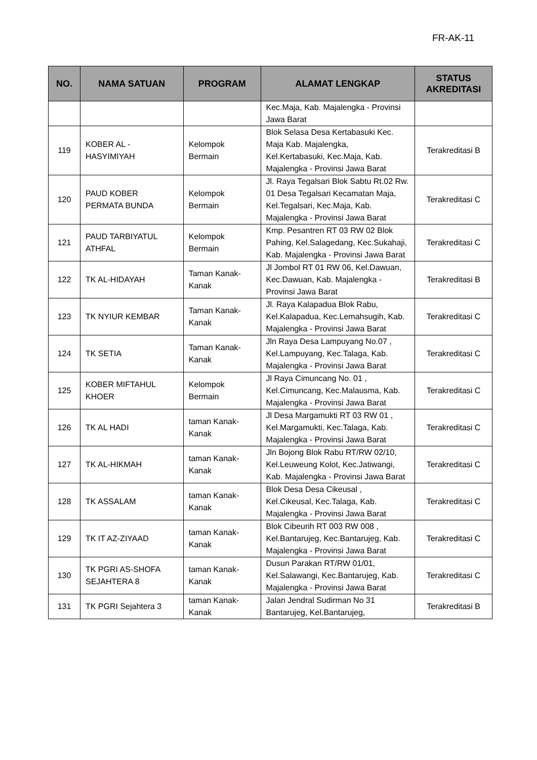FR-AK-11
| NO. | NAMA SATUAN | PROGRAM | ALAMAT LENGKAP | STATUS AKREDITASI |
| --- | --- | --- | --- | --- |
| | | | Kec.Maja, Kab. Majalengka - Provinsi Jawa Barat | |
| 119 | KOBER AL - HASYIMIYAH | Kelompok Bermain | Blok Selasa Desa Kertabasuki Kec. Maja Kab. Majalengka, Kel.Kertabasuki, Kec.Maja, Kab. Majalengka - Provinsi Jawa Barat | Terakreditasi B |
| 120 | PAUD KOBER PERMATA BUNDA | Kelompok Bermain | Jl. Raya Tegalsari Blok Sabtu Rt.02 Rw. 01 Desa Tegalsari Kecamatan Maja, Kel.Tegalsari, Kec.Maja, Kab. Majalengka - Provinsi Jawa Barat | Terakreditasi C |
| 121 | PAUD TARBIYATUL ATHFAL | Kelompok Bermain | Kmp. Pesantren RT 03 RW 02 Blok Pahing, Kel.Salagedang, Kec.Sukahaji, Kab. Majalengka - Provinsi Jawa Barat | Terakreditasi C |
| 122 | TK AL-HIDAYAH | Taman Kanak-Kanak | Jl Jombol RT 01 RW 06, Kel.Dawuan, Kec.Dawuan, Kab. Majalengka - Provinsi Jawa Barat | Terakreditasi B |
| 123 | TK NYIUR KEMBAR | Taman Kanak-Kanak | Jl. Raya Kalapadua Blok Rabu, Kel.Kalapadua, Kec.Lemahsugih, Kab. Majalengka - Provinsi Jawa Barat | Terakreditasi C |
| 124 | TK SETIA | Taman Kanak-Kanak | Jln Raya Desa Lampuyang No.07 , Kel.Lampuyang, Kec.Talaga, Kab. Majalengka - Provinsi Jawa Barat | Terakreditasi C |
| 125 | KOBER MIFTAHUL KHOER | Kelompok Bermain | Jl Raya Cimuncang No. 01 , Kel.Cimuncang, Kec.Malausma, Kab. Majalengka - Provinsi Jawa Barat | Terakreditasi C |
| 126 | TK AL HADI | taman Kanak-Kanak | Jl Desa Margamukti RT 03 RW 01 , Kel.Margamukti, Kec.Talaga, Kab. Majalengka - Provinsi Jawa Barat | Terakreditasi C |
| 127 | TK AL-HIKMAH | taman Kanak-Kanak | Jln Bojong Blok Rabu RT/RW 02/10, Kel.Leuweung Kolot, Kec.Jatiwangi, Kab. Majalengka - Provinsi Jawa Barat | Terakreditasi C |
| 128 | TK ASSALAM | taman Kanak-Kanak | Blok Desa Desa Cikeusal , Kel.Cikeusal, Kec.Talaga, Kab. Majalengka - Provinsi Jawa Barat | Terakreditasi C |
| 129 | TK IT AZ-ZIYAAD | taman Kanak-Kanak | Blok Cibeurih RT 003 RW 008 , Kel.Bantarujeg, Kec.Bantarujeg, Kab. Majalengka - Provinsi Jawa Barat | Terakreditasi C |
| 130 | TK PGRI AS-SHOFA SEJAHTERA 8 | taman Kanak-Kanak | Dusun Parakan RT/RW 01/01, Kel.Salawangi, Kec.Bantarujeg, Kab. Majalengka - Provinsi Jawa Barat | Terakreditasi C |
| 131 | TK PGRI Sejahtera 3 | taman Kanak-Kanak | Jalan Jendral Sudirman No 31 Bantarujeg, Kel.Bantarujeg, | Terakreditasi B |